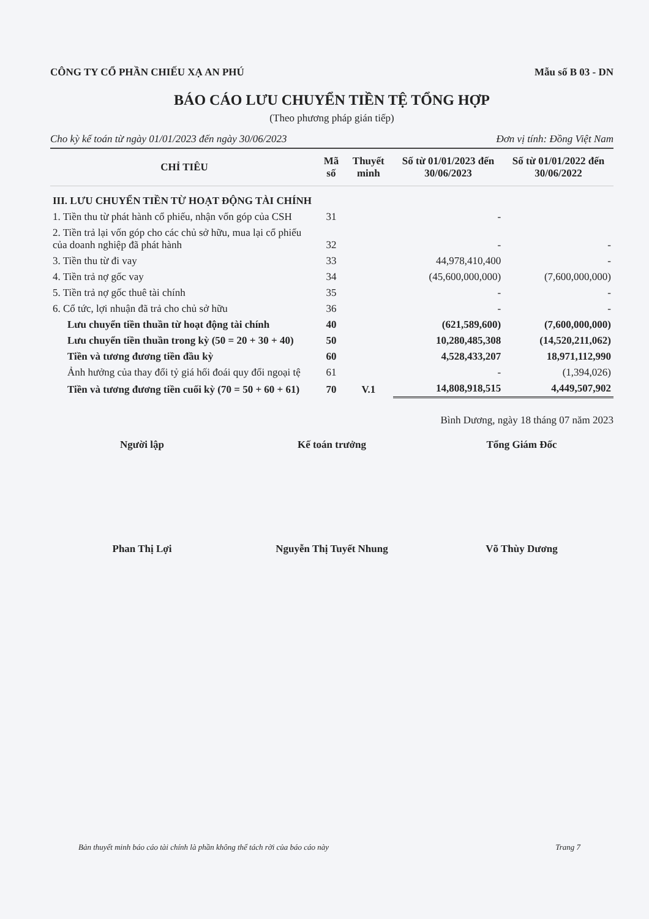CÔNG TY CỔ PHẦN CHIẾU XẠ AN PHÚ Mẫu số B 03 - DN
BÁO CÁO LƯU CHUYỂN TIỀN TỆ TỔNG HỢP
(Theo phương pháp gián tiếp)
Cho kỳ kế toán từ ngày 01/01/2023 đến ngày 30/06/2023 Đơn vị tính: Đồng Việt Nam
| CHỈ TIÊU | Mã số | Thuyết minh | Số từ 01/01/2023 đến 30/06/2023 | Số từ 01/01/2022 đến 30/06/2022 |
| --- | --- | --- | --- | --- |
| III. LƯU CHUYỂN TIỀN TỪ HOẠT ĐỘNG TÀI CHÍNH | | | | |
| 1. Tiền thu từ phát hành cổ phiếu, nhận vốn góp của CSH | 31 | | - | |
| 2. Tiền trả lại vốn góp cho các chủ sở hữu, mua lại cổ phiếu của doanh nghiệp đã phát hành | 32 | | - | - |
| 3. Tiền thu từ đi vay | 33 | | 44,978,410,400 | - |
| 4. Tiền trả nợ gốc vay | 34 | | (45,600,000,000) | (7,600,000,000) |
| 5. Tiền trả nợ gốc thuê tài chính | 35 | | - | - |
| 6. Cổ tức, lợi nhuận đã trả cho chủ sở hữu | 36 | | - | - |
| Lưu chuyển tiền thuần từ hoạt động tài chính | 40 | | (621,589,600) | (7,600,000,000) |
| Lưu chuyển tiền thuần trong kỳ (50 = 20 + 30 + 40) | 50 | | 10,280,485,308 | (14,520,211,062) |
| Tiền và tương đương tiền đầu kỳ | 60 | | 4,528,433,207 | 18,971,112,990 |
| Ảnh hưởng của thay đổi tỷ giá hối đoái quy đổi ngoại tệ | 61 | | - | (1,394,026) |
| Tiền và tương đương tiền cuối kỳ (70 = 50 + 60 + 61) | 70 | V.1 | 14,808,918,515 | 4,449,507,902 |
Bình Dương, ngày 18 tháng 07 năm 2023
Người lập Kế toán trưởng Tổng Giám Đốc
Phan Thị Lợi Nguyễn Thị Tuyết Nhung Võ Thùy Dương
Bản thuyết minh báo cáo tài chính là phần không thể tách rời của báo cáo này Trang 7